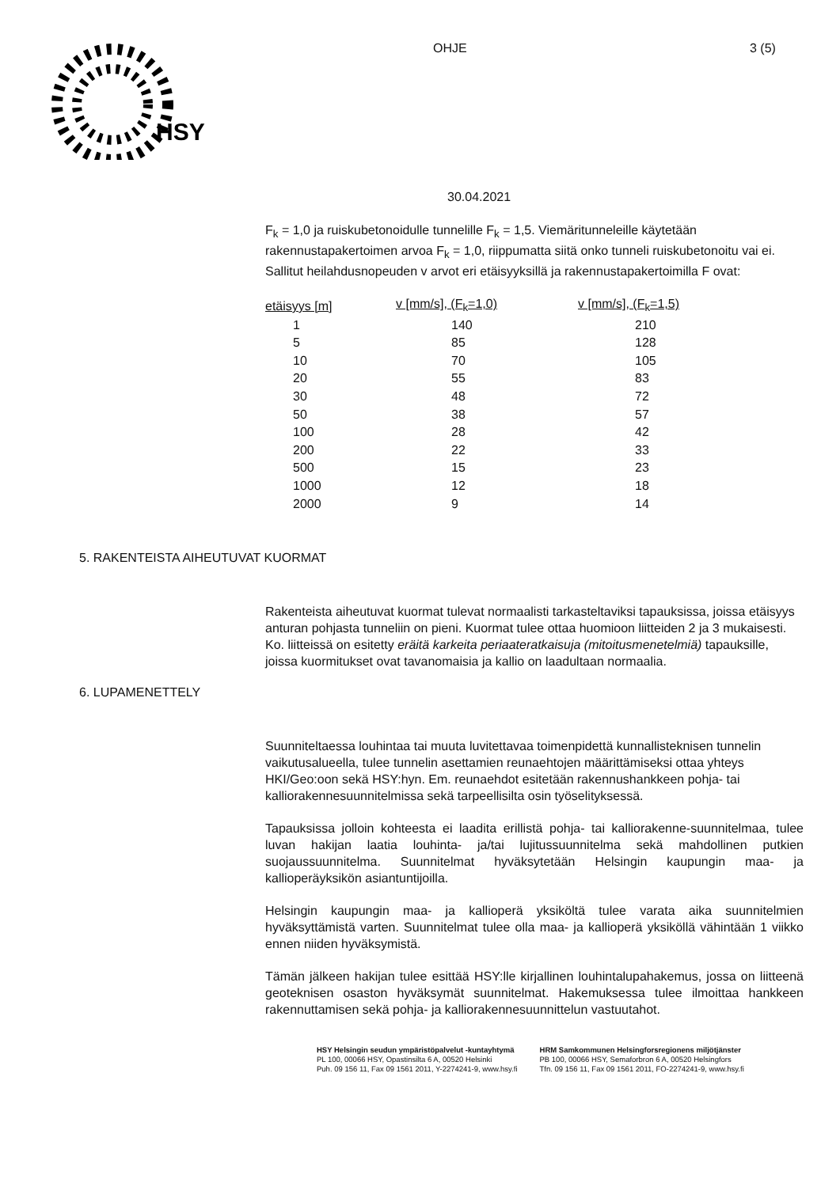HSY
OHJE 3 (5)
30.04.2021
F<sub>k</sub> = 1,0 ja ruiskubetonoidulle tunnelille F<sub>k</sub> = 1,5. Viemäritunneleille käytetään rakennustapakertoimen arvoa F<sub>k</sub> = 1,0, riippumatta siitä onko tunneli ruiskubetonoitu vai ei.
Sallitut heilahdusnopeuden v arvot eri etäisyyksillä ja rakennustapakertoimilla F ovat:
| etäisyys [m] | v [mm/s], (F<sub>k</sub>=1,0) | v [mm/s], (F<sub>k</sub>=1,5) |
| --- | --- | --- |
| 1 | 140 | 210 |
| 5 | 85 | 128 |
| 10 | 70 | 105 |
| 20 | 55 | 83 |
| 30 | 48 | 72 |
| 50 | 38 | 57 |
| 100 | 28 | 42 |
| 200 | 22 | 33 |
| 500 | 15 | 23 |
| 1000 | 12 | 18 |
| 2000 | 9 | 14 |
5. RAKENTEISTA AIHEUTUVAT KUORMAT
Rakenteista aiheutuvat kuormat tulevat normaalisti tarkasteltaviksi tapauksissa, joissa etäisyys anturan pohjasta tunneliin on pieni. Kuormat tulee ottaa huomioon liitteiden 2 ja 3 mukaisesti. Ko. liitteissä on esitetty eräitä karkeita periaateratkaisuja (mitoitusmenetelmiä) tapauksille, joissa kuormitukset ovat tavanomaisia ja kallio on laadultaan normaalia.
6. LUPAMENETTELY
Suunniteltaessa louhintaa tai muuta luvitettavaa toimenpidettä kunnallisteknisen tunnelin vaikutusalueella, tulee tunnelin asettamien reunaehtojen määrittämiseksi ottaa yhteys HKI/Geo:oon sekä HSY:hyn. Em. reunaehdot esitetään rakennushankkeen pohja- tai kalliorakennesuunnitelmissa sekä tarpeellisilta osin työselityksessä.
Tapauksissa jolloin kohteesta ei laadita erillistä pohja- tai kalliorakenne-suunnitelmaa, tulee luvan hakijan laatia louhinta- ja/tai lujitussuunnitelma sekä mahdollinen putkien suojaussuunnitelma. Suunnitelmat hyväksytetään Helsingin kaupungin maa- ja kallioperäyksikön asiantuntijoilla.
Helsingin kaupungin maa- ja kallioperä yksiköltä tulee varata aika suunnitelmien hyväksyttämistä varten. Suunnitelmat tulee olla maa- ja kallioperä yksiköllä vähintään 1 viikko ennen niiden hyväksymistä.
Tämän jälkeen hakijan tulee esittää HSY:lle kirjallinen louhintalupahakemus, jossa on liitteenä geoteknisen osaston hyväksymät suunnitelmat. Hakemuksessa tulee ilmoittaa hankkeen rakennuttamisen sekä pohja- ja kalliorakennesuunnittelun vastuutahot.
HSY Helsingin seudun ympäristöpalvelut -kuntayhtymä
PL 100, 00066 HSY, Opastinsilta 6 A, 00520 Helsinki
Puh. 09 156 11, Fax 09 1561 2011, Y-2274241-9, www.hsy.fi
HRM Samkommunen Helsingforsregionens miljötjänster
PB 100, 00066 HSY, Semaforbron 6 A, 00520 Helsingfors
Tfn. 09 156 11, Fax 09 1561 2011, FO-2274241-9, www.hsy.fi